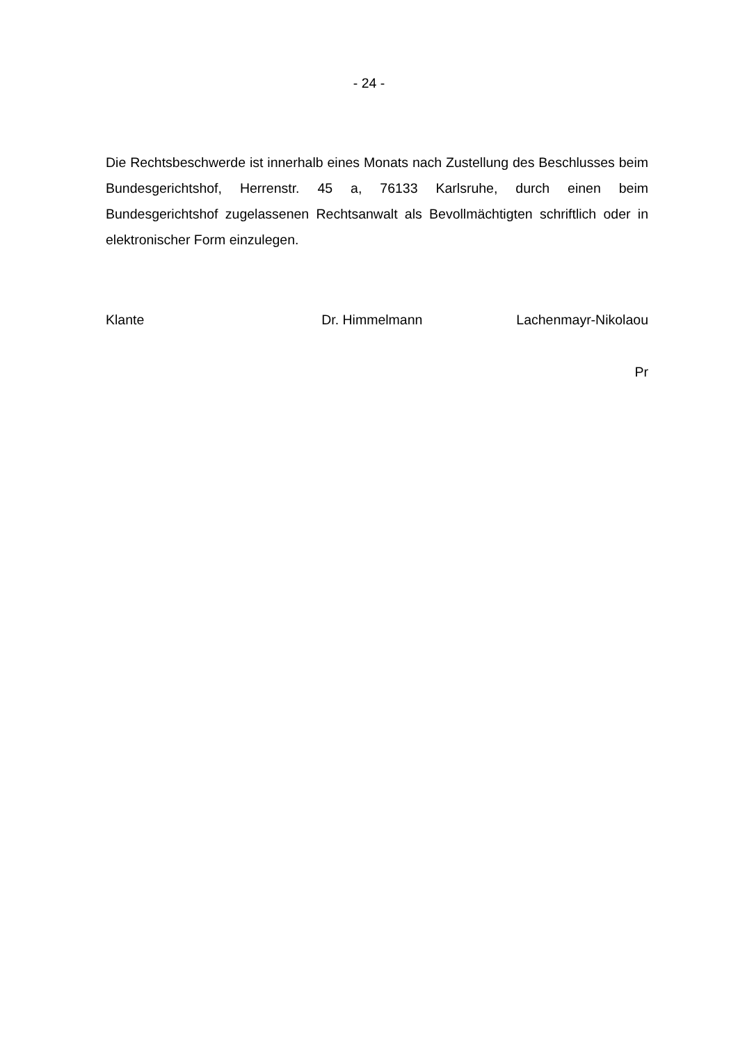- 24 -
Die Rechtsbeschwerde ist innerhalb eines Monats nach Zustellung des Beschlusses beim Bundesgerichtshof, Herrenstr. 45 a, 76133 Karlsruhe, durch einen beim Bundesgerichtshof zugelassenen Rechtsanwalt als Bevollmächtigten schriftlich oder in elektronischer Form einzulegen.
Klante Dr. Himmelmann Lachenmayr-Nikolaou
Pr